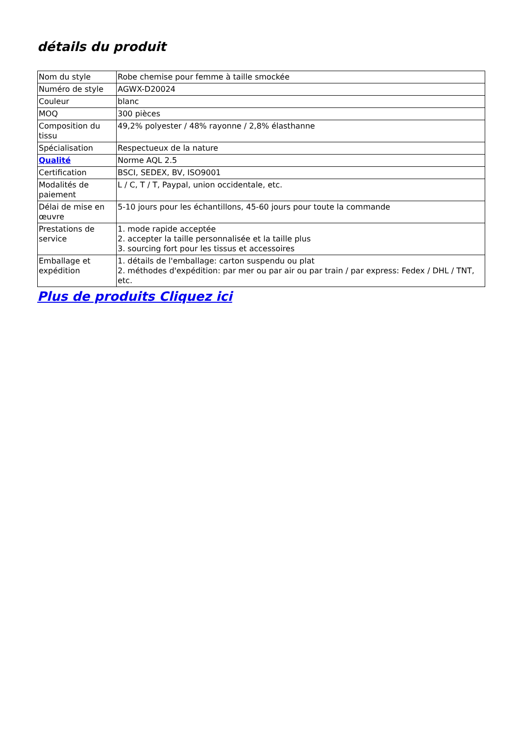détails du produit
| Nom du style | Robe chemise pour femme à taille smockée |
| Numéro de style | AGWX-D20024 |
| Couleur | blanc |
| MOQ | 300 pièces |
| Composition du tissu | 49,2% polyester / 48% rayonne / 2,8% élasthanne |
| Spécialisation | Respectueux de la nature |
| Qualité | Norme AQL 2.5 |
| Certification | BSCI, SEDEX, BV, ISO9001 |
| Modalités de paiement | L / C, T / T, Paypal, union occidentale, etc. |
| Délai de mise en œuvre | 5-10 jours pour les échantillons, 45-60 jours pour toute la commande |
| Prestations de service | 1. mode rapide acceptée 2. accepter la taille personnalisée et la taille plus 3. sourcing fort pour les tissus et accessoires |
| Emballage et expédition | 1. détails de l'emballage: carton suspendu ou plat 2. méthodes d'expédition: par mer ou par air ou par train / par express: Fedex / DHL / TNT, etc. |
Plus de produits Cliquez ici